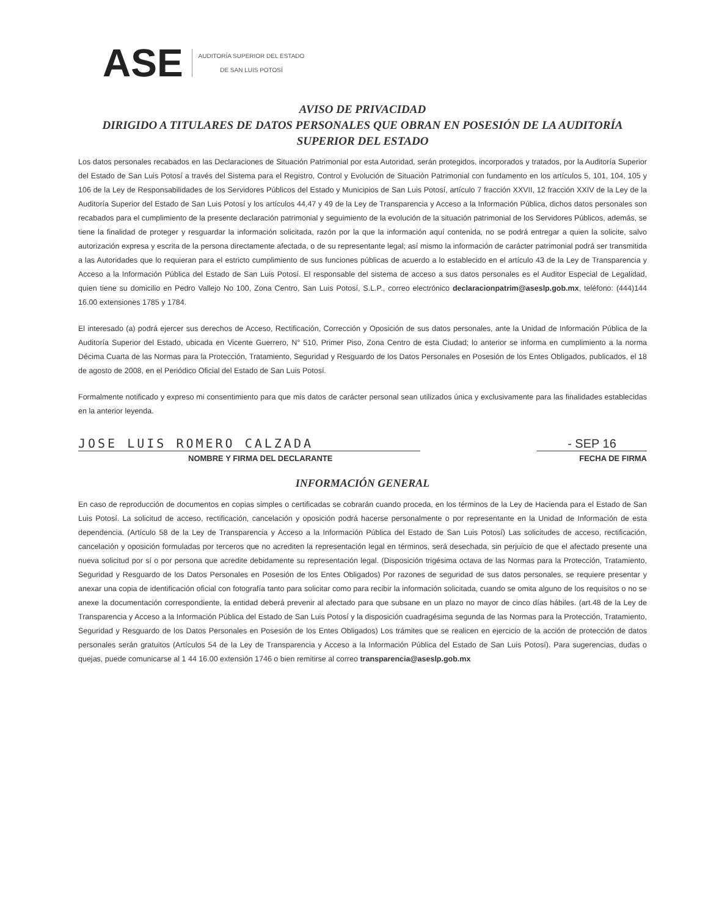ASE AUDITORÍA SUPERIOR DEL ESTADO
DE SAN LUIS POTOSÍ
AVISO DE PRIVACIDAD
DIRIGIDO A TITULARES DE DATOS PERSONALES QUE OBRAN EN POSESIÓN DE LA AUDITORÍA SUPERIOR DEL ESTADO
Los datos personales recabados en las Declaraciones de Situación Patrimonial por esta Autoridad, serán protegidos, incorporados y tratados, por la Auditoría Superior del Estado de San Luis Potosí a través del Sistema para el Registro, Control y Evolución de Situación Patrimonial con fundamento en los artículos 5, 101, 104, 105 y 106 de la Ley de Responsabilidades de los Servidores Públicos del Estado y Municipios de San Luis Potosí, artículo 7 fracción XXVII, 12 fracción XXIV de la Ley de la Auditoría Superior del Estado de San Luis Potosí y los artículos 44,47 y 49 de la Ley de Transparencia y Acceso a la Información Pública, dichos datos personales son recabados para el cumplimiento de la presente declaración patrimonial y seguimiento de la evolución de la situación patrimonial de los Servidores Públicos, además, se tiene la finalidad de proteger y resguardar la información solicitada, razón por la que la información aquí contenida, no se podrá entregar a quien la solicite, salvo autorización expresa y escrita de la persona directamente afectada, o de su representante legal; así mismo la información de carácter patrimonial podrá ser transmitida a las Autoridades que lo requieran para el estricto cumplimiento de sus funciones públicas de acuerdo a lo establecido en el artículo 43 de la Ley de Transparencia y Acceso a la Información Pública del Estado de San Luis Potosí. El responsable del sistema de acceso a sus datos personales es el Auditor Especial de Legalidad, quien tiene su domicilio en Pedro Vallejo No 100, Zona Centro, San Luis Potosí, S.L.P., correo electrónico declaracionpatrim@aseslp.gob.mx, teléfono: (444)144 16.00 extensiones 1785 y 1784.
El interesado (a) podrá ejercer sus derechos de Acceso, Rectificación, Corrección y Oposición de sus datos personales, ante la Unidad de Información Pública de la Auditoría Superior del Estado, ubicada en Vicente Guerrero, N° 510, Primer Piso, Zona Centro de esta Ciudad; lo anterior se informa en cumplimiento a la norma Décima Cuarta de las Normas para la Protección, Tratamiento, Seguridad y Resguardo de los Datos Personales en Posesión de los Entes Obligados, publicados, el 18 de agosto de 2008, en el Periódico Oficial del Estado de San Luis Potosí.
Formalmente notificado y expreso mi consentimiento para que mis datos de carácter personal sean utilizados única y exclusivamente para las finalidades establecidas en la anterior leyenda.
JOSE LUIS ROMERO CALZADA - SEP 16
NOMBRE Y FIRMA DEL DECLARANTE FECHA DE FIRMA
INFORMACIÓN GENERAL
En caso de reproducción de documentos en copias simples o certificadas se cobrarán cuando proceda, en los términos de la Ley de Hacienda para el Estado de San Luis Potosí. La solicitud de acceso, rectificación, cancelación y oposición podrá hacerse personalmente o por representante en la Unidad de Información de esta dependencia. (Artículo 58 de la Ley de Transparencia y Acceso a la Información Pública del Estado de San Luis Potosí) Las solicitudes de acceso, rectificación, cancelación y oposición formuladas por terceros que no acrediten la representación legal en términos, será desechada, sin perjuicio de que el afectado presente una nueva solicitud por sí o por persona que acredite debidamente su representación legal. (Disposición trigésima octava de las Normas para la Protección, Tratamiento, Seguridad y Resguardo de los Datos Personales en Posesión de los Entes Obligados) Por razones de seguridad de sus datos personales, se requiere presentar y anexar una copia de identificación oficial con fotografía tanto para solicitar como para recibir la información solicitada, cuando se omita alguno de los requisitos o no se anexe la documentación correspondiente, la entidad deberá prevenir al afectado para que subsane en un plazo no mayor de cinco días hábiles. (art.48 de la Ley de Transparencia y Acceso a la Información Pública del Estado de San Luis Potosí y la disposición cuadragésima segunda de las Normas para la Protección, Tratamiento, Seguridad y Resguardo de los Datos Personales en Posesión de los Entes Obligados) Los trámites que se realicen en ejercicio de la acción de protección de datos personales serán gratuitos (Artículos 54 de la Ley de Transparencia y Acceso a la Información Pública del Estado de San Luis Potosí). Para sugerencias, dudas o quejas, puede comunicarse al 1 44 16.00 extensión 1746 o bien remitirse al correo transparencia@aseslp.gob.mx